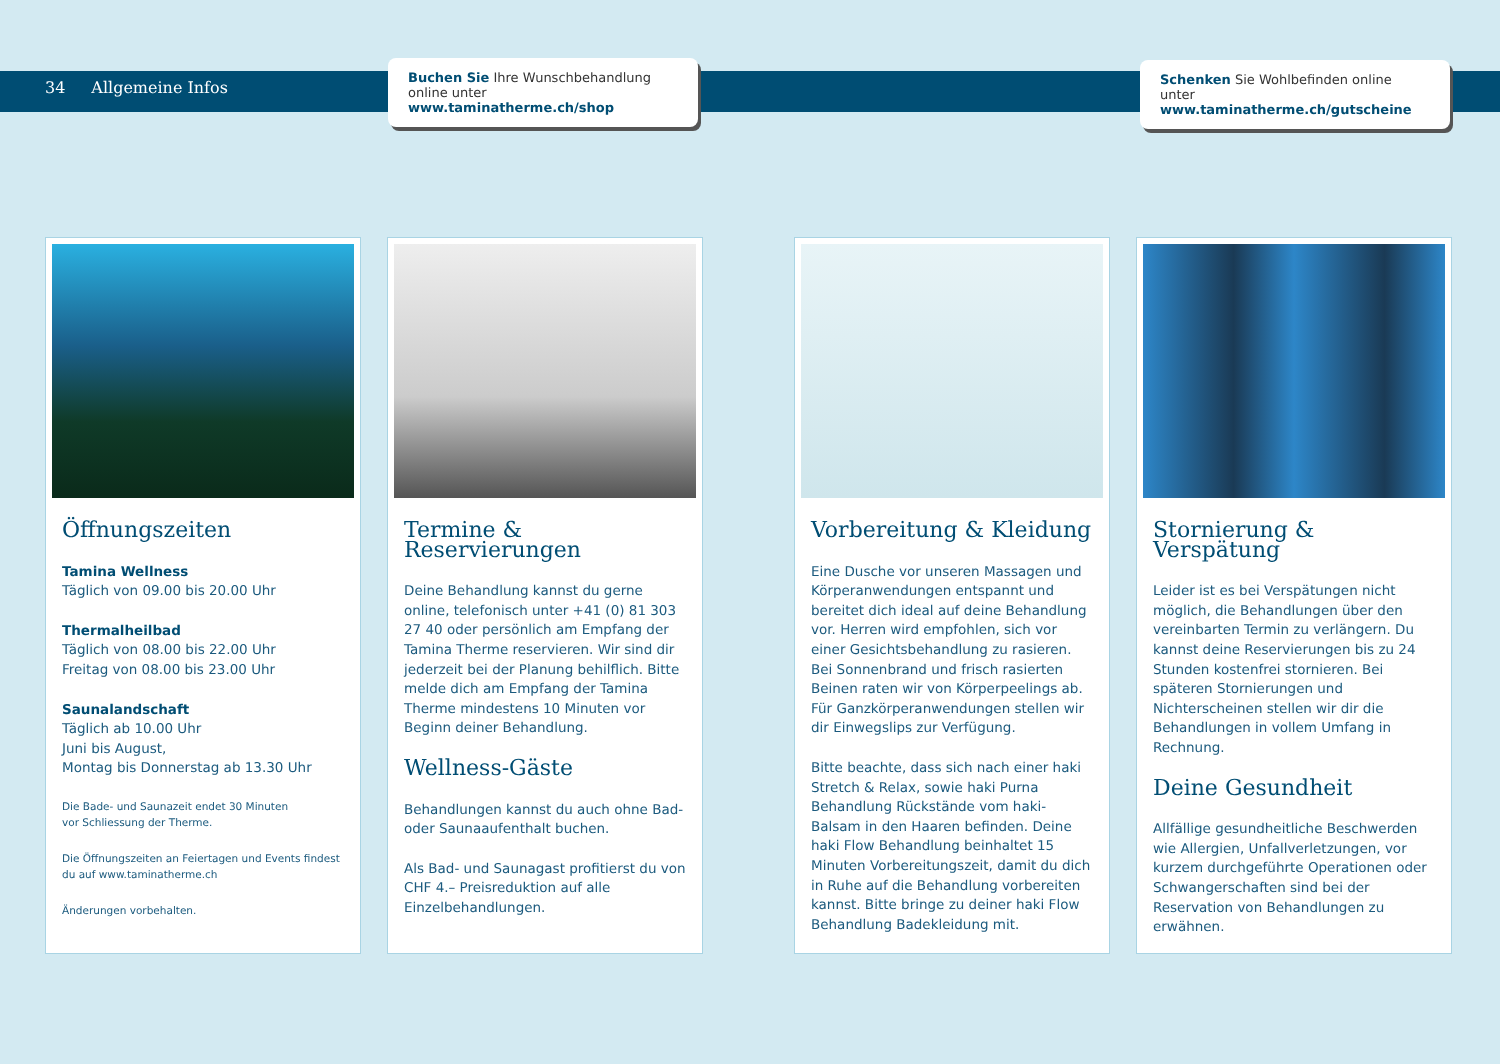34 Allgemeine Infos
Buchen Sie Ihre Wunschbehandlung online unter www.taminatherme.ch/shop
Schenken Sie Wohlbefinden online unter www.taminatherme.ch/gutscheine
Öffnungszeiten
Tamina Wellness
Täglich von 09.00 bis 20.00 Uhr
Thermalheilbad
Täglich von 08.00 bis 22.00 Uhr
Freitag von 08.00 bis 23.00 Uhr
Saunalandschaft
Täglich ab 10.00 Uhr
Juni bis August,
Montag bis Donnerstag ab 13.30 Uhr
Die Bade- und Saunazeit endet 30 Minuten
vor Schliessung der Therme.
Die Öffnungszeiten an Feiertagen und Events findest du auf www.taminatherme.ch
Änderungen vorbehalten.
Termine & Reservierungen
Deine Behandlung kannst du gerne online, telefonisch unter +41 (0) 81 303 27 40 oder persönlich am Empfang der Tamina Therme reservieren. Wir sind dir jederzeit bei der Planung behilflich. Bitte melde dich am Empfang der Tamina Therme mindestens 10 Minuten vor Beginn deiner Behandlung.
Wellness-Gäste
Behandlungen kannst du auch ohne Bad- oder Saunaaufenthalt buchen.
Als Bad- und Saunagast profitierst du von CHF 4.– Preisreduktion auf alle Einzelbehandlungen.
Vorbereitung & Kleidung
Eine Dusche vor unseren Massagen und Körperanwendungen entspannt und bereitet dich ideal auf deine Behandlung vor. Herren wird empfohlen, sich vor einer Gesichtsbehandlung zu rasieren. Bei Sonnenbrand und frisch rasierten Beinen raten wir von Körperpeelings ab. Für Ganzkörperanwendungen stellen wir dir Einwegslips zur Verfügung.
Bitte beachte, dass sich nach einer haki Stretch & Relax, sowie haki Purna Behandlung Rückstände vom haki-Balsam in den Haaren befinden. Deine haki Flow Behandlung beinhaltet 15 Minuten Vorbereitungszeit, damit du dich in Ruhe auf die Behandlung vorbereiten kannst. Bitte bringe zu deiner haki Flow Behandlung Badekleidung mit.
Stornierung & Verspätung
Leider ist es bei Verspätungen nicht möglich, die Behandlungen über den vereinbarten Termin zu verlängern. Du kannst deine Reservierungen bis zu 24 Stunden kostenfrei stornieren. Bei späteren Stornierungen und Nichterscheinen stellen wir dir die Behandlungen in vollem Umfang in Rechnung.
Deine Gesundheit
Allfällige gesundheitliche Beschwerden wie Allergien, Unfallverletzungen, vor kurzem durchgeführte Operationen oder Schwangerschaften sind bei der Reservation von Behandlungen zu erwähnen.